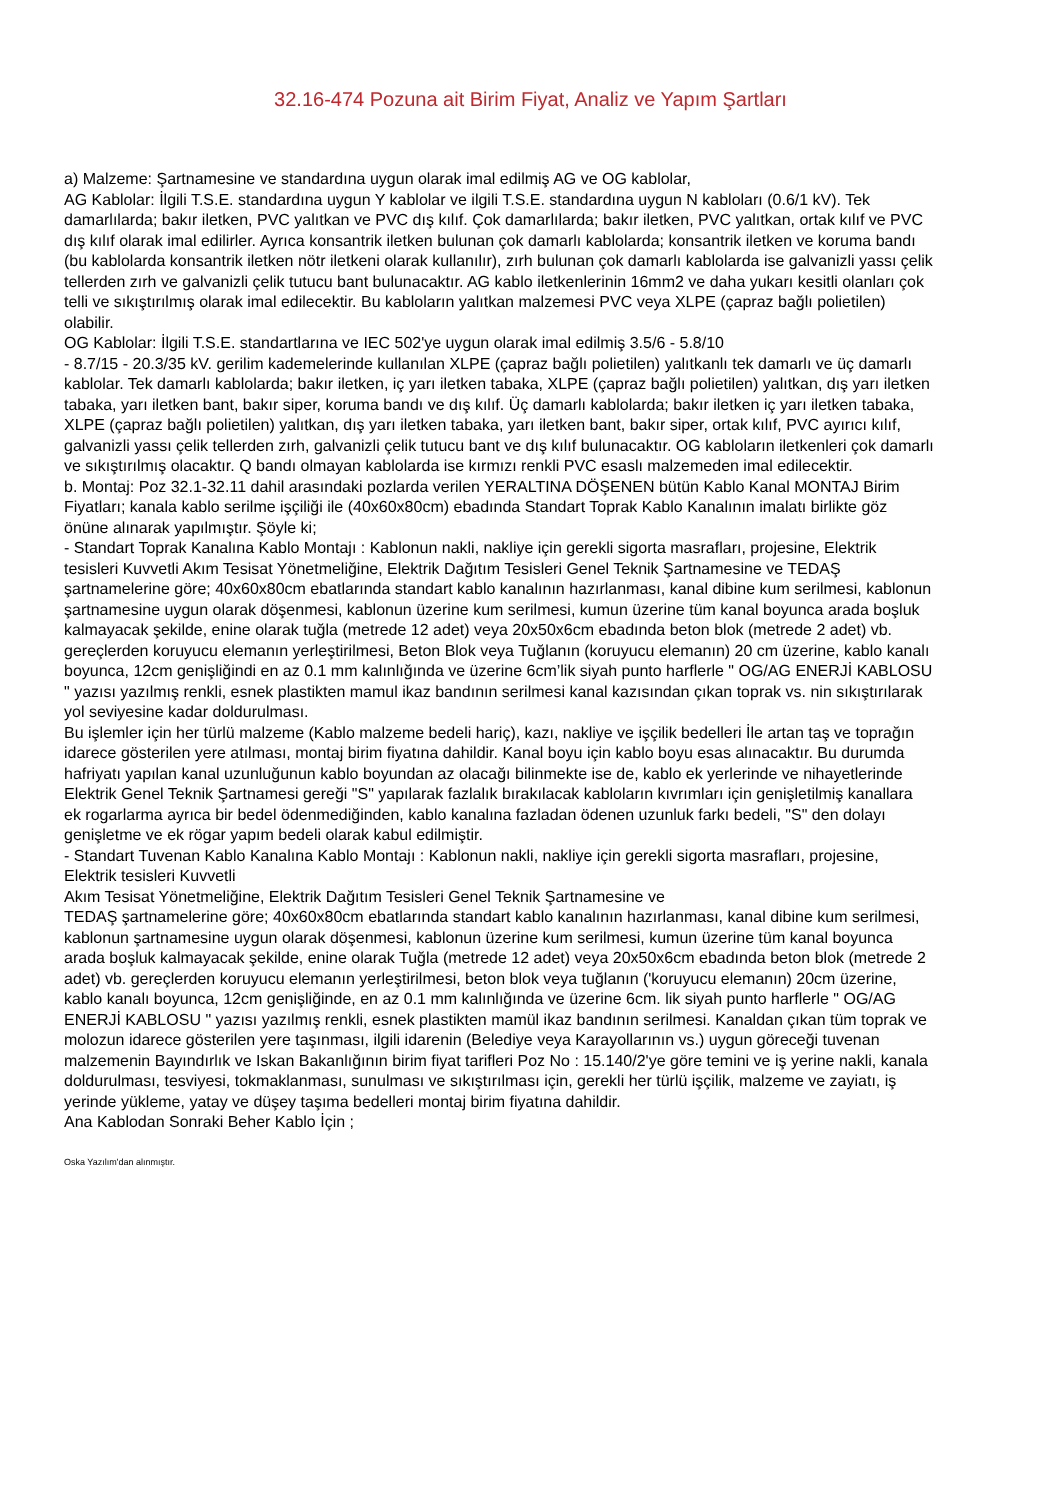32.16-474 Pozuna ait Birim Fiyat, Analiz ve Yapım Şartları
a) Malzeme: Şartnamesine ve standardına uygun olarak imal edilmiş AG ve OG kablolar,
AG Kablolar: İlgili T.S.E. standardına uygun Y kablolar ve ilgili T.S.E. standardına uygun N kabloları (0.6/1 kV). Tek damarlılarda; bakır iletken, PVC yalıtkan ve PVC dış kılıf. Çok damarlılarda; bakır iletken, PVC yalıtkan, ortak kılıf ve PVC dış kılıf olarak imal edilirler. Ayrıca konsantrik iletken bulunan çok damarlı kablolarda; konsantrik iletken ve koruma bandı (bu kablolarda konsantrik iletken nötr iletkeni olarak kullanılır), zırh bulunan çok damarlı kablolarda ise galvanizli yassı çelik tellerden zırh ve galvanizli çelik tutucu bant bulunacaktır. AG kablo iletkenlerinin 16mm2 ve daha yukarı kesitli olanları çok telli ve sıkıştırılmış olarak imal edilecektir. Bu kabloların yalıtkan malzemesi PVC veya XLPE (çapraz bağlı polietilen) olabilir.
OG Kablolar: İlgili T.S.E. standartlarına ve IEC 502'ye uygun olarak imal edilmiş 3.5/6 - 5.8/10
- 8.7/15 - 20.3/35 kV. gerilim kademelerinde kullanılan XLPE (çapraz bağlı polietilen) yalıtkanlı tek damarlı ve üç damarlı kablolar. Tek damarlı kablolarda; bakır iletken, iç yarı iletken tabaka, XLPE (çapraz bağlı polietilen) yalıtkan, dış yarı iletken tabaka, yarı iletken bant, bakır siper, koruma bandı ve dış kılıf. Üç damarlı kablolarda; bakır iletken iç yarı iletken tabaka, XLPE (çapraz bağlı polietilen) yalıtkan, dış yarı iletken tabaka, yarı iletken bant, bakır siper, ortak kılıf, PVC ayırıcı kılıf, galvanizli yassı çelik tellerden zırh, galvanizli çelik tutucu bant ve dış kılıf bulunacaktır. OG kabloların iletkenleri çok damarlı ve sıkıştırılmış olacaktır. Q bandı olmayan kablolarda ise kırmızı renkli PVC esaslı malzemeden imal edilecektir.
b. Montaj: Poz 32.1-32.11 dahil arasındaki pozlarda verilen YERALTINA DÖŞENEN bütün Kablo Kanal MONTAJ Birim Fiyatları; kanala kablo serilme işçiliği ile (40x60x80cm) ebadında Standart Toprak Kablo Kanalının imalatı birlikte göz önüne alınarak yapılmıştır. Şöyle ki;
- Standart Toprak Kanalına Kablo Montajı : Kablonun nakli, nakliye için gerekli sigorta masrafları, projesine, Elektrik tesisleri Kuvvetli Akım Tesisat Yönetmeliğine, Elektrik Dağıtım Tesisleri Genel Teknik Şartnamesine ve TEDAŞ şartnamelerine göre; 40x60x80cm ebatlarında standart kablo kanalının hazırlanması, kanal dibine kum serilmesi, kablonun şartnamesine uygun olarak döşenmesi, kablonun üzerine kum serilmesi, kumun üzerine tüm kanal boyunca arada boşluk kalmayacak şekilde, enine olarak tuğla (metrede 12 adet) veya 20x50x6cm ebadında beton blok (metrede 2 adet) vb. gereçlerden koruyucu elemanın yerleştirilmesi, Beton Blok veya Tuğlanın (koruyucu elemanın) 20 cm üzerine, kablo kanalı boyunca, 12cm genişliğindi en az 0.1 mm kalınlığında ve üzerine 6cm’lik siyah punto harflerle " OG/AG ENERJİ KABLOSU " yazısı yazılmış renkli, esnek plastikten mamul ikaz bandının serilmesi kanal kazısından çıkan toprak vs. nin sıkıştırılarak yol seviyesine kadar doldurulması.
Bu işlemler için her türlü malzeme (Kablo malzeme bedeli hariç), kazı, nakliye ve işçilik bedelleri İle artan taş ve toprağın idarece gösterilen yere atılması, montaj birim fiyatına dahildir. Kanal boyu için kablo boyu esas alınacaktır. Bu durumda hafriyatı yapılan kanal uzunluğunun kablo boyundan az olacağı bilinmekte ise de, kablo ek yerlerinde ve nihayetlerinde Elektrik Genel Teknik Şartnamesi gereği "S" yapılarak fazlalık bırakılacak kabloların kıvrımları için genişletilmiş kanallara ek rogarlarma ayrıca bir bedel ödenmediğinden, kablo kanalına fazladan ödenen uzunluk farkı bedeli, "S" den dolayı genişletme ve ek rögar yapım bedeli olarak kabul edilmiştir.
- Standart Tuvenan Kablo Kanalına Kablo Montajı : Kablonun nakli, nakliye için gerekli sigorta masrafları, projesine, Elektrik tesisleri Kuvvetli
Akım Tesisat Yönetmeliğine, Elektrik Dağıtım Tesisleri Genel Teknik Şartnamesine ve
TEDAŞ şartnamelerine göre; 40x60x80cm ebatlarında standart kablo kanalının hazırlanması, kanal dibine kum serilmesi, kablonun şartnamesine uygun olarak döşenmesi, kablonun üzerine kum serilmesi, kumun üzerine tüm kanal boyunca arada boşluk kalmayacak şekilde, enine olarak Tuğla (metrede 12 adet) veya 20x50x6cm ebadında beton blok (metrede 2 adet) vb. gereçlerden koruyucu elemanın yerleştirilmesi, beton blok veya tuğlanın ('koruyucu elemanın) 20cm üzerine, kablo kanalı boyunca, 12cm genişliğinde, en az 0.1 mm kalınlığında ve üzerine 6cm. lik siyah punto harflerle " OG/AG ENERJİ KABLOSU " yazısı yazılmış renkli, esnek plastikten mamül ikaz bandının serilmesi. Kanaldan çıkan tüm toprak ve molozun idarece gösterilen yere taşınması, ilgili idarenin (Belediye veya Karayollarının vs.) uygun göreceği tuvenan malzemenin Bayındırlık ve Iskan Bakanlığının birim fiyat tarifleri Poz No : 15.140/2'ye göre temini ve iş yerine nakli, kanala doldurulması, tesviyesi, tokmaklanması, sunulması ve sıkıştırılması için, gerekli her türlü işçilik, malzeme ve zayiatı, iş yerinde yükleme, yatay ve düşey taşıma bedelleri montaj birim fiyatına dahildir.
Ana Kablodan Sonraki Beher Kablo İçin ;
Oska Yazılım'dan alınmıştır.